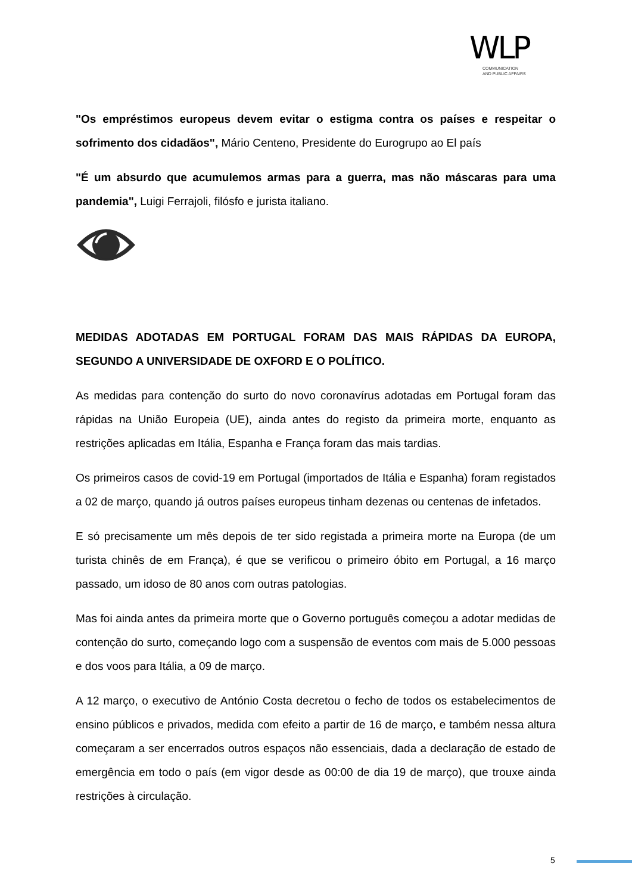WLP
COMMUNICATION
AND PUBLIC AFFAIRS
"Os empréstimos europeus devem evitar o estigma contra os países e respeitar o sofrimento dos cidadãos", Mário Centeno, Presidente do Eurogrupo ao El país
"É um absurdo que acumulemos armas para a guerra, mas não máscaras para uma pandemia", Luigi Ferrajoli, filósfo e jurista italiano.
MEDIDAS ADOTADAS EM PORTUGAL FORAM DAS MAIS RÁPIDAS DA EUROPA, SEGUNDO A UNIVERSIDADE DE OXFORD E O POLÍTICO.
As medidas para contenção do surto do novo coronavírus adotadas em Portugal foram das rápidas na União Europeia (UE), ainda antes do registo da primeira morte, enquanto as restrições aplicadas em Itália, Espanha e França foram das mais tardias.
Os primeiros casos de covid-19 em Portugal (importados de Itália e Espanha) foram registados a 02 de março, quando já outros países europeus tinham dezenas ou centenas de infetados.
E só precisamente um mês depois de ter sido registada a primeira morte na Europa (de um turista chinês de em França), é que se verificou o primeiro óbito em Portugal, a 16 março passado, um idoso de 80 anos com outras patologias.
Mas foi ainda antes da primeira morte que o Governo português começou a adotar medidas de contenção do surto, começando logo com a suspensão de eventos com mais de 5.000 pessoas e dos voos para Itália, a 09 de março.
A 12 março, o executivo de António Costa decretou o fecho de todos os estabelecimentos de ensino públicos e privados, medida com efeito a partir de 16 de março, e também nessa altura começaram a ser encerrados outros espaços não essenciais, dada a declaração de estado de emergência em todo o país (em vigor desde as 00:00 de dia 19 de março), que trouxe ainda restrições à circulação.
5